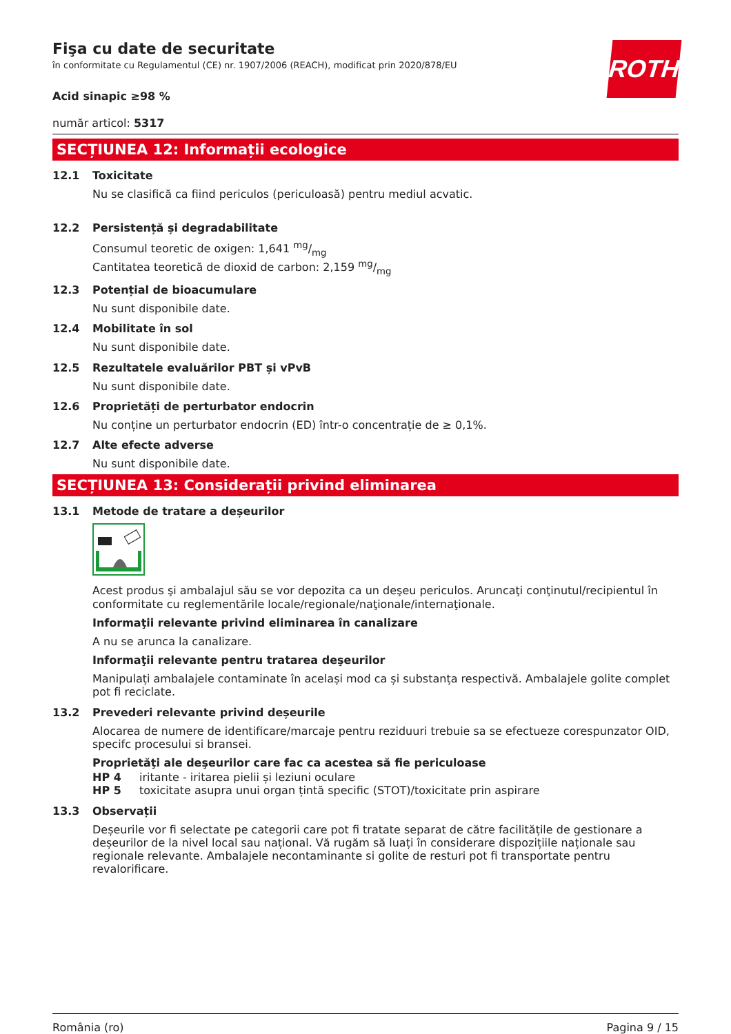ROTH
Fişa cu date de securitate
în conformitate cu Regulamentul (CE) nr. 1907/2006 (REACH), modificat prin 2020/878/EU
Acid sinapic ≥98 %
număr articol: 5317
SECȚIUNEA 12: Informații ecologice
12.1 Toxicitate
Nu se clasifică ca fiind periculos (periculoasă) pentru mediul acvatic.
12.2 Persistență și degradabilitate
Consumul teoretic de oxigen: 1,641 mg/mg
Cantitatea teoretică de dioxid de carbon: 2,159 mg/mg
12.3 Potențial de bioacumulare
Nu sunt disponibile date.
12.4 Mobilitate în sol
Nu sunt disponibile date.
12.5 Rezultatele evaluărilor PBT și vPvB
Nu sunt disponibile date.
12.6 Proprietăți de perturbator endocrin
Nu conține un perturbator endocrin (ED) într-o concentrație de ≥ 0,1%.
12.7 Alte efecte adverse
Nu sunt disponibile date.
SECȚIUNEA 13: Considerații privind eliminarea
13.1 Metode de tratare a deșeurilor
Acest produs şi ambalajul său se vor depozita ca un deşeu periculos. Aruncaţi conţinutul/recipientul în conformitate cu reglementările locale/regionale/naţionale/internaţionale.
Informaţii relevante privind eliminarea în canalizare
A nu se arunca la canalizare.
Informaţii relevante pentru tratarea deşeurilor
Manipulați ambalajele contaminate în același mod ca și substanța respectivă. Ambalajele golite complet pot fi reciclate.
13.2 Prevederi relevante privind deșeurile
Alocarea de numere de identificare/marcaje pentru reziduuri trebuie sa se efectueze corespunzator OID, specifc procesului si bransei.
Proprietăţi ale deşeurilor care fac ca acestea să fie periculoase
HP 4 iritante - iritarea pielii și leziuni oculare
HP 5 toxicitate asupra unui organ țintă specific (STOT)/toxicitate prin aspirare
13.3 Observații
Deșeurile vor fi selectate pe categorii care pot fi tratate separat de către facilitățile de gestionare a deșeurilor de la nivel local sau național. Vă rugăm să luați în considerare dispozițiile naționale sau regionale relevante. Ambalajele necontaminante si golite de resturi pot fi transportate pentru revalorificare.
România (ro) Pagina 9 / 15